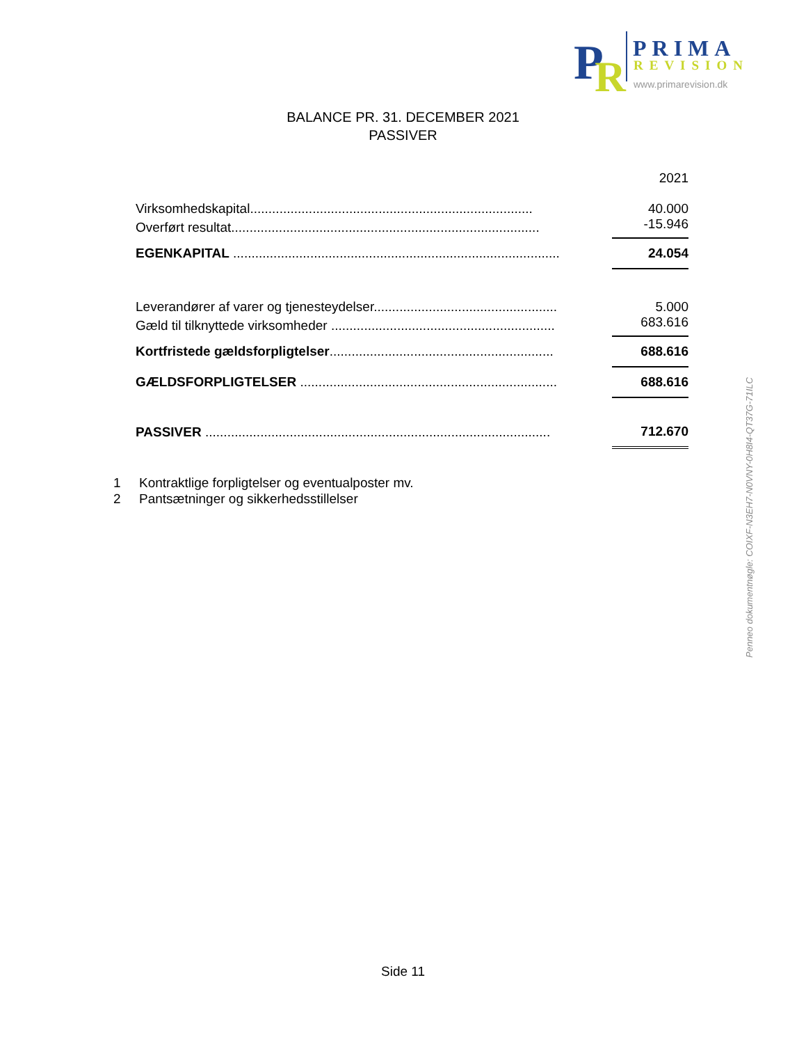P R
PRIMA
REVISION
www.primarevision.dk
BALANCE PR. 31. DECEMBER 2021
PASSIVER
| | | 2021 |
| Virksomhedskapital............................................................................. | | 40.000 |
| Overført resultat.................................................................................... | | -15.946 |
| EGENKAPITAL ......................................................................................... | | 24.054 |
| Leverandører af varer og tjenesteydelser.................................................. | | 5.000 |
| Gæld til tilknyttede virksomheder ............................................................. | | 683.616 |
| Kortfristede gældsforpligtelser ............................................................. | | 688.616 |
| GÆLDSFORPLIGTELSER ...................................................................... | | 688.616 |
| PASSIVER .............................................................................................. | | 712.670 |
1 Kontraktlige forpligtelser og eventualposter mv.
2 Pantsætninger og sikkerhedsstillelser
Penneo dokumentnøgle: COIXF-N3EH7-N0VNY-0H8I4-QT37G-71ILC
Side 11